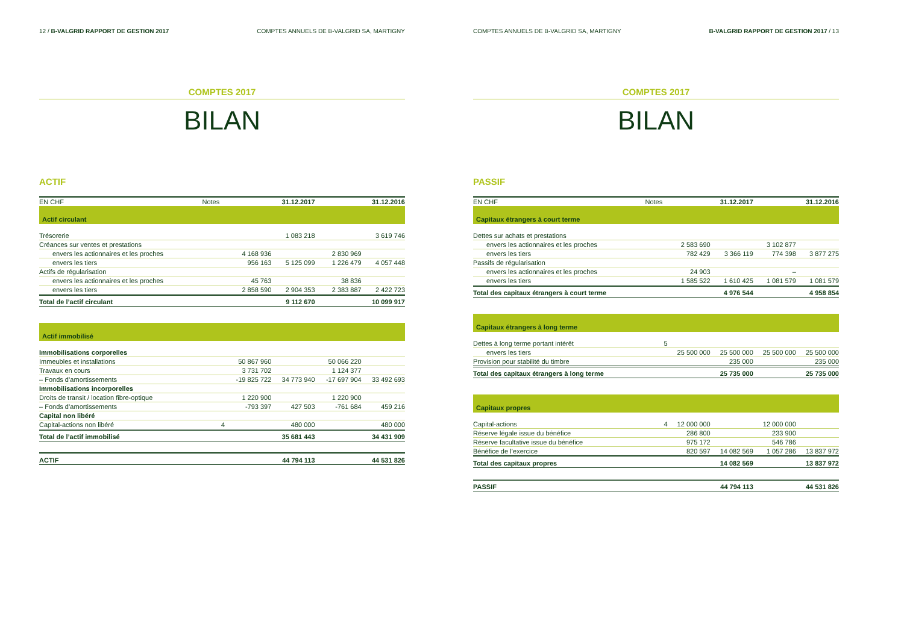12 / B-VALGRID RAPPORT DE GESTION 2017 COMPTES ANNUELS DE B-VALGRID SA, MARTIGNY
COMPTES 2017
BILAN
ACTIF
| EN CHF | Notes | | 31.12.2017 | | 31.12.2016 |
| --- | --- | --- | --- | --- | --- |
| Actif circulant | | | | | |
| Trésorerie | | | 1 083 218 | | 3 619 746 |
| Créances sur ventes et prestations | | | | | |
| envers les actionnaires et les proches | | 4 168 936 | | 2 830 969 | |
| envers les tiers | | 956 163 | 5 125 099 | 1 226 479 | 4 057 448 |
| Actifs de régularisation | | | | | |
| envers les actionnaires et les proches | | 45 763 | | 38 836 | |
| envers les tiers | | 2 858 590 | 2 904 353 | 2 383 887 | 2 422 723 |
| Total de l’actif circulant | | | 9 112 670 | | 10 099 917 |
| Actif immobilisé | | | | | |
| Immobilisations corporelles | | | | | |
| Immeubles et installations | | 50 867 960 | | 50 066 220 | |
| Travaux en cours | | 3 731 702 | | 1 124 377 | |
| – Fonds d’amortissements | | -19 825 722 | 34 773 940 | -17 697 904 | 33 492 693 |
| Immobilisations incorporelles | | | | | |
| Droits de transit / location fibre-optique | | 1 220 900 | | 1 220 900 | |
| – Fonds d’amortissements | | -793 397 | 427 503 | -761 684 | 459 216 |
| Capital non libéré | | | | | |
| Capital-actions non libéré | 4 | | 480 000 | | 480 000 |
| Total de l’actif immobilisé | | | 35 681 443 | | 34 431 909 |
| ACTIF | | | 44 794 113 | | 44 531 826 |
COMPTES ANNUELS DE B-VALGRID SA, MARTIGNY B-VALGRID RAPPORT DE GESTION 2017 / 13
COMPTES 2017
BILAN
PASSIF
| EN CHF | Notes | | 31.12.2017 | | 31.12.2016 |
| --- | --- | --- | --- | --- | --- |
| Capitaux étrangers à court terme | | | | | |
| Dettes sur achats et prestations | | | | | |
| envers les actionnaires et les proches | | 2 583 690 | | 3 102 877 | |
| envers les tiers | | 782 429 | 3 366 119 | 774 398 | 3 877 275 |
| Passifs de régularisation | | | | | |
| envers les actionnaires et les proches | | 24 903 | | – | |
| envers les tiers | | 1 585 522 | 1 610 425 | 1 081 579 | 1 081 579 |
| Total des capitaux étrangers à court terme | | | 4 976 544 | | 4 958 854 |
| Capitaux étrangers à long terme | | | | | |
| Dettes à long terme portant intérêt | 5 | | | | |
| envers les tiers | | 25 500 000 | 25 500 000 | 25 500 000 | 25 500 000 |
| Provision pour stabilité du timbre | | | 235 000 | | 235 000 |
| Total des capitaux étrangers à long terme | | | 25 735 000 | | 25 735 000 |
| Capitaux propres | | | | | |
| Capital-actions | 4 | 12 000 000 | | 12 000 000 | |
| Réserve légale issue du bénéfice | | 286 800 | | 233 900 | |
| Réserve facultative issue du bénéfice | | 975 172 | | 546 786 | |
| Bénéfice de l’exercice | | 820 597 | 14 082 569 | 1 057 286 | 13 837 972 |
| Total des capitaux propres | | | 14 082 569 | | 13 837 972 |
| PASSIF | | | 44 794 113 | | 44 531 826 |